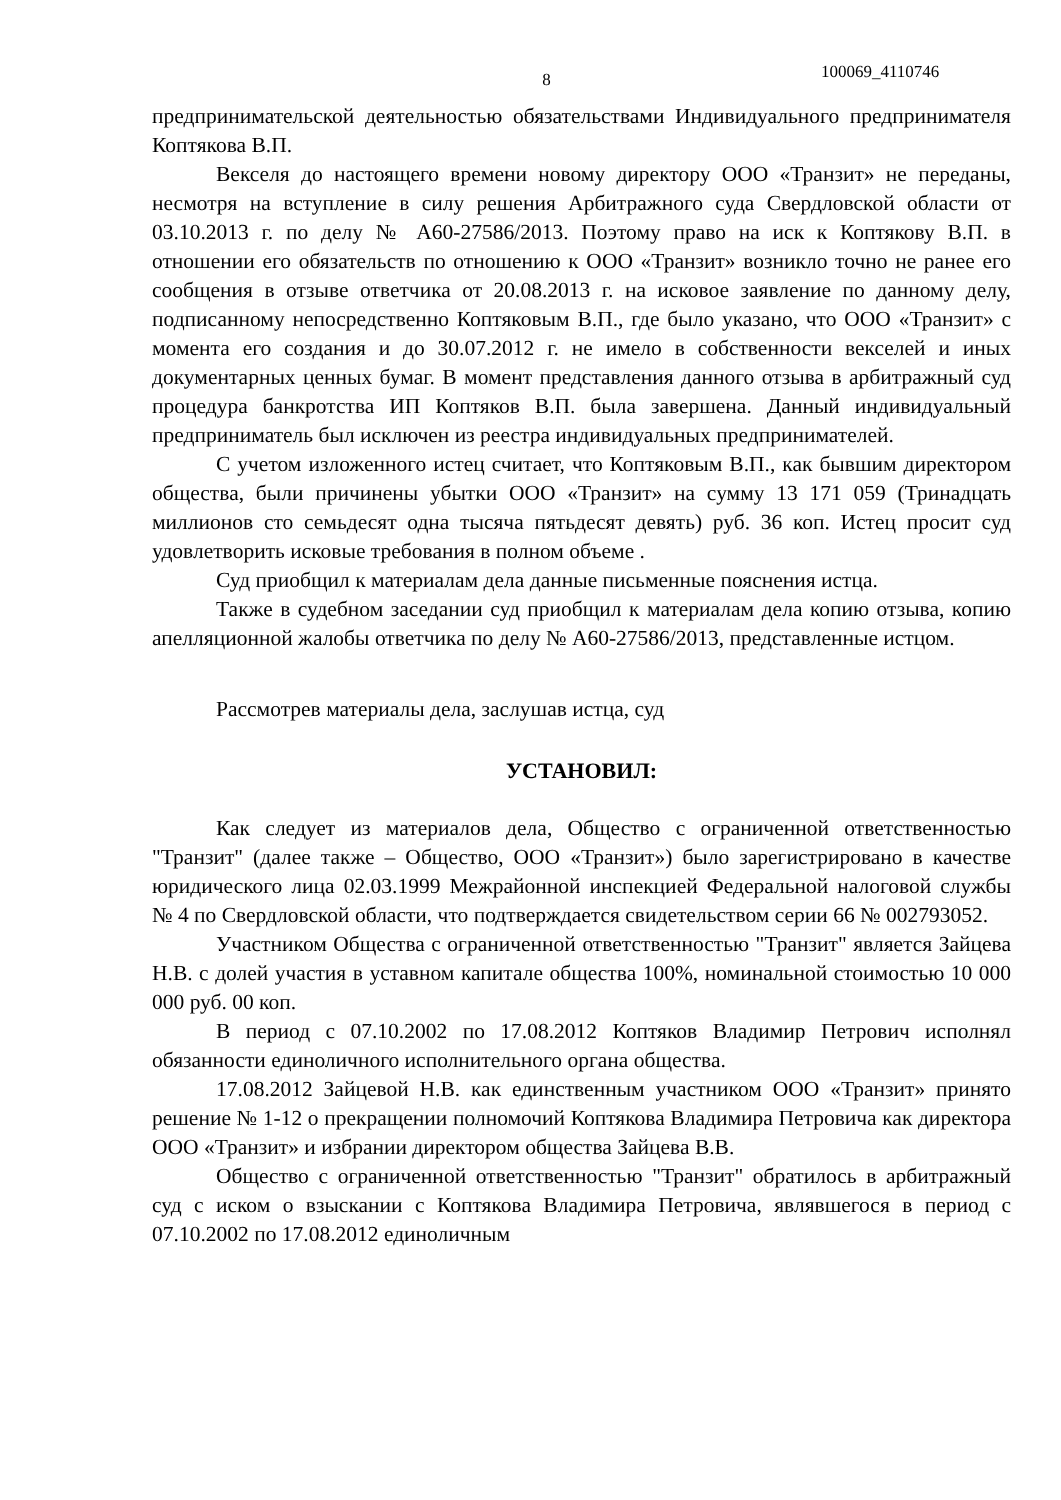8
100069_4110746
предпринимательской деятельностью обязательствами Индивидуального предпринимателя Коптякова В.П.
Векселя до настоящего времени новому директору ООО «Транзит» не переданы, несмотря на вступление в силу решения Арбитражного суда Свердловской области от 03.10.2013 г. по делу № А60-27586/2013. Поэтому право на иск к Коптякову В.П. в отношении его обязательств по отношению к ООО «Транзит» возникло точно не ранее его сообщения в отзыве ответчика от 20.08.2013 г. на исковое заявление по данному делу, подписанному непосредственно Коптяковым В.П., где было указано, что ООО «Транзит» с момента его создания и до 30.07.2012 г. не имело в собственности векселей и иных документарных ценных бумаг. В момент представления данного отзыва в арбитражный суд процедура банкротства ИП Коптяков В.П. была завершена. Данный индивидуальный предприниматель был исключен из реестра индивидуальных предпринимателей.
С учетом изложенного истец считает, что Коптяковым В.П., как бывшим директором общества, были причинены убытки ООО «Транзит» на сумму 13 171 059 (Тринадцать миллионов сто семьдесят одна тысяча пятьдесят девять) руб. 36 коп. Истец просит суд удовлетворить исковые требования в полном объеме .
Суд приобщил к материалам дела данные письменные пояснения истца.
Также в судебном заседании суд приобщил к материалам дела копию отзыва, копию апелляционной жалобы ответчика по делу № А60-27586/2013, представленные истцом.
Рассмотрев материалы дела, заслушав истца, суд
УСТАНОВИЛ:
Как следует из материалов дела, Общество с ограниченной ответственностью "Транзит" (далее также – Общество, ООО «Транзит») было зарегистрировано в качестве юридического лица 02.03.1999 Межрайонной инспекцией Федеральной налоговой службы № 4 по Свердловской области, что подтверждается свидетельством серии 66 № 002793052.
Участником Общества с ограниченной ответственностью "Транзит" является Зайцева Н.В. с долей участия в уставном капитале общества 100%, номинальной стоимостью 10 000 000 руб. 00 коп.
В период с 07.10.2002 по 17.08.2012 Коптяков Владимир Петрович исполнял обязанности единоличного исполнительного органа общества.
17.08.2012 Зайцевой Н.В. как единственным участником ООО «Транзит» принято решение № 1-12 о прекращении полномочий Коптякова Владимира Петровича как директора ООО «Транзит» и избрании директором общества Зайцева В.В.
Общество с ограниченной ответственностью "Транзит" обратилось в арбитражный суд с иском о взыскании с Коптякова Владимира Петровича, являвшегося в период с 07.10.2002 по 17.08.2012 единоличным